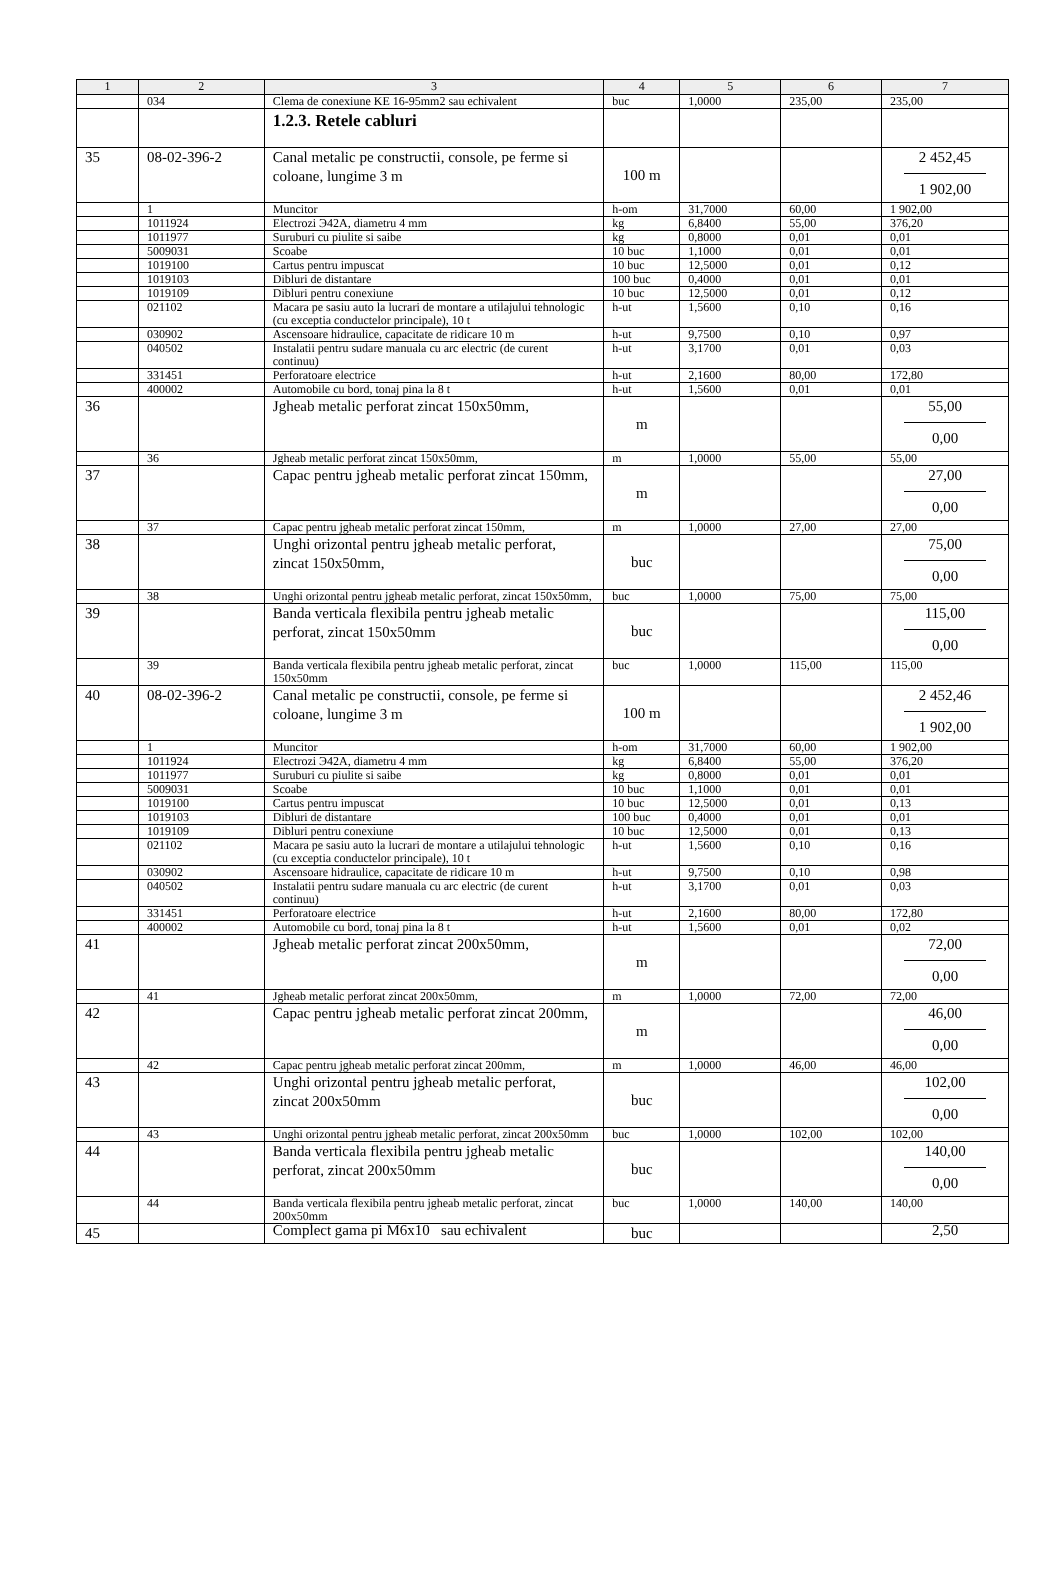| 1 | 2 | 3 | 4 | 5 | 6 | 7 |
| --- | --- | --- | --- | --- | --- | --- |
| | 034 | Clema de conexiune KE 16-95mm2 sau echivalent | buc | 1,0000 | 235,00 | 235,00 |
| | | 1.2.3. Retele cabluri | | | | |
| 35 | 08-02-396-2 | Canal metalic pe constructii, console, pe ferme si coloane, lungime 3 m | 100 m | | | 2 452,45 1 902,00 |
| | 1 | Muncitor | h-om | 31,7000 | 60,00 | 1 902,00 |
| | 1011924 | Electrozi Э42A, diametru 4 mm | kg | 6,8400 | 55,00 | 376,20 |
| | 1011977 | Suruburi cu piulite si saibe | kg | 0,8000 | 0,01 | 0,01 |
| | 5009031 | Scoabe | 10 buc | 1,1000 | 0,01 | 0,01 |
| | 1019100 | Cartus pentru impuscat | 10 buc | 12,5000 | 0,01 | 0,12 |
| | 1019103 | Dibluri de distantare | 100 buc | 0,4000 | 0,01 | 0,01 |
| | 1019109 | Dibluri pentru conexiune | 10 buc | 12,5000 | 0,01 | 0,12 |
| | 021102 | Macara pe sasiu auto la lucrari de montare a utilajului tehnologic (cu exceptia conductelor principale), 10 t | h-ut | 1,5600 | 0,10 | 0,16 |
| | 030902 | Ascensoare hidraulice, capacitate de ridicare 10 m | h-ut | 9,7500 | 0,10 | 0,97 |
| | 040502 | Instalatii pentru sudare manuala cu arc electric (de curent continuu) | h-ut | 3,1700 | 0,01 | 0,03 |
| | 331451 | Perforatoare electrice | h-ut | 2,1600 | 80,00 | 172,80 |
| | 400002 | Automobile cu bord, tonaj pina la 8 t | h-ut | 1,5600 | 0,01 | 0,01 |
| 36 | | Jgheab metalic perforat zincat 150x50mm, | m | | | 55,00 0,00 |
| | 36 | Jgheab metalic perforat zincat 150x50mm, | m | 1,0000 | 55,00 | 55,00 |
| 37 | | Capac pentru jgheab metalic perforat zincat 150mm, | m | | | 27,00 0,00 |
| | 37 | Capac pentru jgheab metalic perforat zincat 150mm, | m | 1,0000 | 27,00 | 27,00 |
| 38 | | Unghi orizontal pentru jgheab metalic perforat, zincat 150x50mm, | buc | | | 75,00 0,00 |
| | 38 | Unghi orizontal pentru jgheab metalic perforat, zincat 150x50mm, | buc | 1,0000 | 75,00 | 75,00 |
| 39 | | Banda verticala flexibila pentru jgheab metalic perforat, zincat 150x50mm | buc | | | 115,00 0,00 |
| | 39 | Banda verticala flexibila pentru jgheab metalic perforat, zincat 150x50mm | buc | 1,0000 | 115,00 | 115,00 |
| 40 | 08-02-396-2 | Canal metalic pe constructii, console, pe ferme si coloane, lungime 3 m | 100 m | | | 2 452,46 1 902,00 |
| | 1 | Muncitor | h-om | 31,7000 | 60,00 | 1 902,00 |
| | 1011924 | Electrozi Э42A, diametru 4 mm | kg | 6,8400 | 55,00 | 376,20 |
| | 1011977 | Suruburi cu piulite si saibe | kg | 0,8000 | 0,01 | 0,01 |
| | 5009031 | Scoabe | 10 buc | 1,1000 | 0,01 | 0,01 |
| | 1019100 | Cartus pentru impuscat | 10 buc | 12,5000 | 0,01 | 0,13 |
| | 1019103 | Dibluri de distantare | 100 buc | 0,4000 | 0,01 | 0,01 |
| | 1019109 | Dibluri pentru conexiune | 10 buc | 12,5000 | 0,01 | 0,13 |
| | 021102 | Macara pe sasiu auto la lucrari de montare a utilajului tehnologic (cu exceptia conductelor principale), 10 t | h-ut | 1,5600 | 0,10 | 0,16 |
| | 030902 | Ascensoare hidraulice, capacitate de ridicare 10 m | h-ut | 9,7500 | 0,10 | 0,98 |
| | 040502 | Instalatii pentru sudare manuala cu arc electric (de curent continuu) | h-ut | 3,1700 | 0,01 | 0,03 |
| | 331451 | Perforatoare electrice | h-ut | 2,1600 | 80,00 | 172,80 |
| | 400002 | Automobile cu bord, tonaj pina la 8 t | h-ut | 1,5600 | 0,01 | 0,02 |
| 41 | | Jgheab metalic perforat zincat 200x50mm, | m | | | 72,00 0,00 |
| | 41 | Jgheab metalic perforat zincat 200x50mm, | m | 1,0000 | 72,00 | 72,00 |
| 42 | | Capac pentru jgheab metalic perforat zincat 200mm, | m | | | 46,00 0,00 |
| | 42 | Capac pentru jgheab metalic perforat zincat 200mm, | m | 1,0000 | 46,00 | 46,00 |
| 43 | | Unghi orizontal pentru jgheab metalic perforat, zincat 200x50mm | buc | | | 102,00 0,00 |
| | 43 | Unghi orizontal pentru jgheab metalic perforat, zincat 200x50mm | buc | 1,0000 | 102,00 | 102,00 |
| 44 | | Banda verticala flexibila pentru jgheab metalic perforat, zincat 200x50mm | buc | | | 140,00 0,00 |
| | 44 | Banda verticala flexibila pentru jgheab metalic perforat, zincat 200x50mm | buc | 1,0000 | 140,00 | 140,00 |
| 45 | | Complect gama pi M6x10 sau echivalent | buc | | | 2,50 |